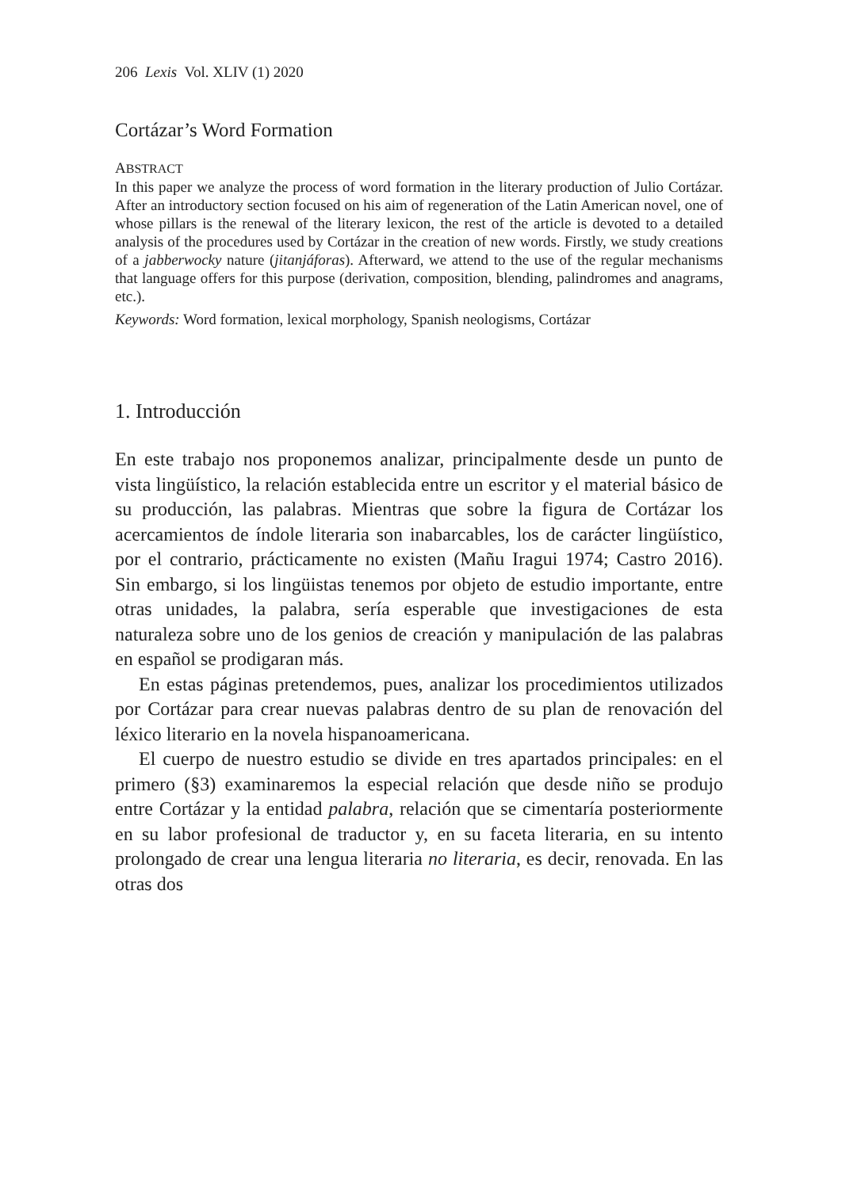206 Lexis Vol. XLIV (1) 2020
Cortázar’s Word Formation
ABSTRACT
In this paper we analyze the process of word formation in the literary production of Julio Cortázar. After an introductory section focused on his aim of regeneration of the Latin American novel, one of whose pillars is the renewal of the literary lexicon, the rest of the article is devoted to a detailed analysis of the procedures used by Cortázar in the creation of new words. Firstly, we study creations of a jabberwocky nature (jitanjáforas). Afterward, we attend to the use of the regular mechanisms that language offers for this purpose (derivation, composition, blending, palindromes and anagrams, etc.).
Keywords: Word formation, lexical morphology, Spanish neologisms, Cortázar
1. Introducción
En este trabajo nos proponemos analizar, principalmente desde un punto de vista lingüístico, la relación establecida entre un escritor y el material básico de su producción, las palabras. Mientras que sobre la figura de Cortázar los acercamientos de índole literaria son inabarcables, los de carácter lingüístico, por el contrario, prácticamente no existen (Mañu Iragui 1974; Castro 2016). Sin embargo, si los lingüistas tenemos por objeto de estudio importante, entre otras unidades, la palabra, sería esperable que investigaciones de esta naturaleza sobre uno de los genios de creación y manipulación de las palabras en español se prodigaran más.
En estas páginas pretendemos, pues, analizar los procedimientos utilizados por Cortázar para crear nuevas palabras dentro de su plan de renovación del léxico literario en la novela hispanoamericana.
El cuerpo de nuestro estudio se divide en tres apartados principales: en el primero (§3) examinaremos la especial relación que desde niño se produjo entre Cortázar y la entidad palabra, relación que se cimentaría posteriormente en su labor profesional de traductor y, en su faceta literaria, en su intento prolongado de crear una lengua literaria no literaria, es decir, renovada. En las otras dos